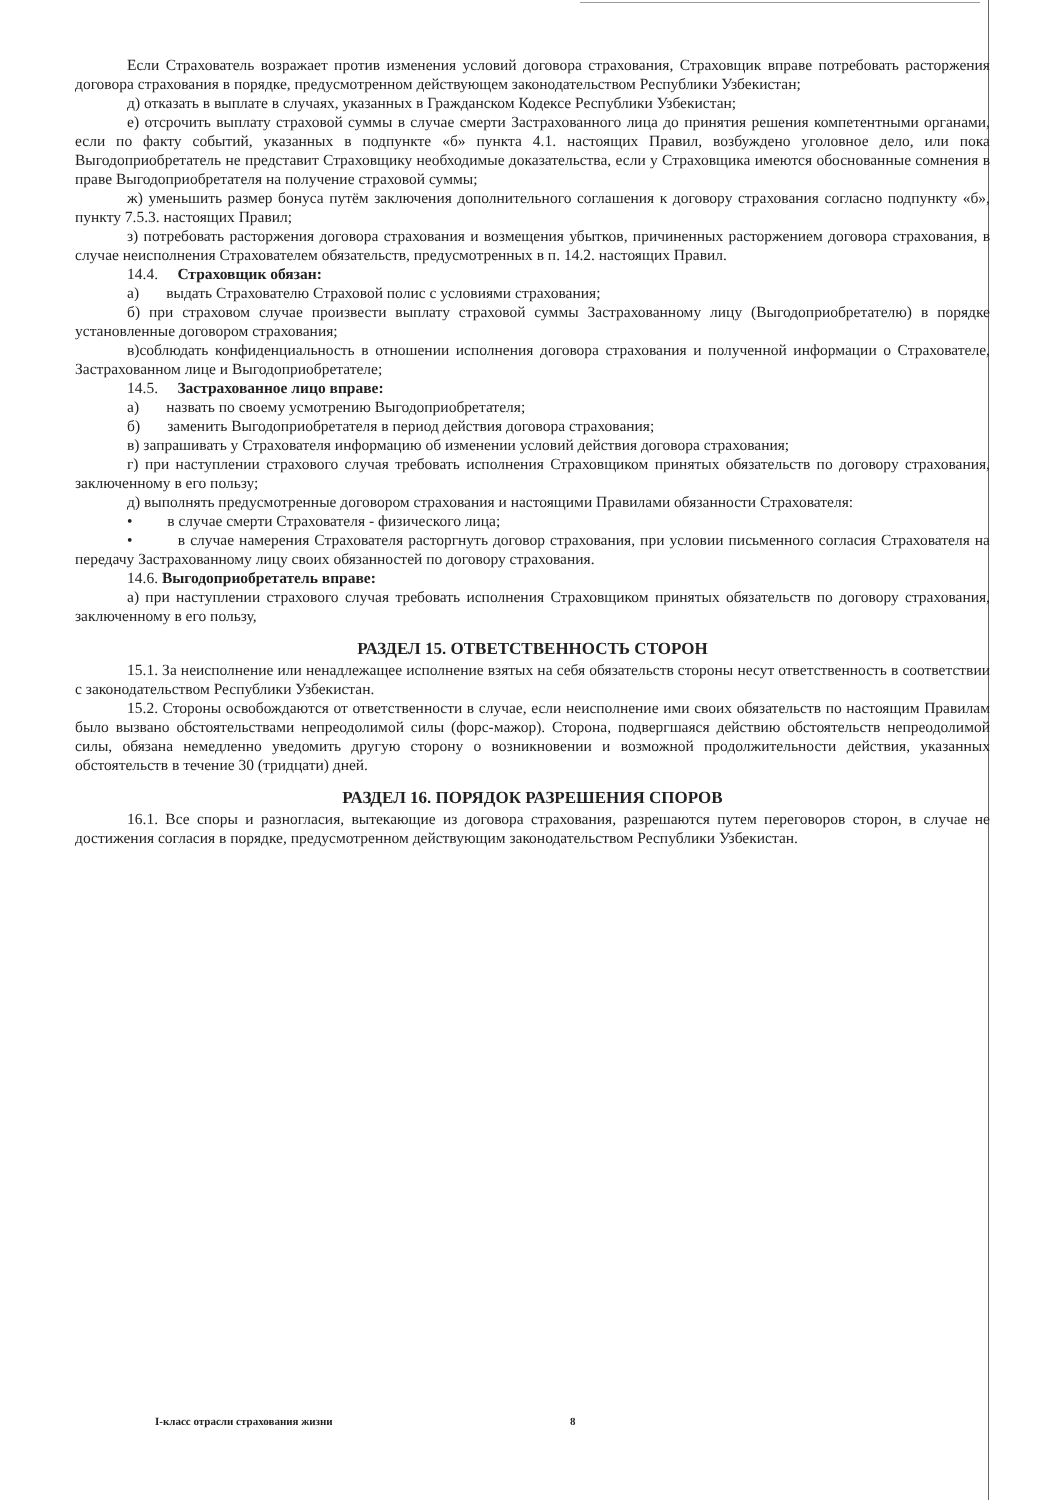Если Страхователь возражает против изменения условий договора страхования, Страховщик вправе потребовать расторжения договора страхования в порядке, предусмотренном действующем законодательством Республики Узбекистан;
д) отказать в выплате в случаях, указанных в Гражданском Кодексе Республики Узбекистан;
е) отсрочить выплату страховой суммы в случае смерти Застрахованного лица до принятия решения компетентными органами, если по факту событий, указанных в подпункте «б» пункта 4.1. настоящих Правил, возбуждено уголовное дело, или пока Выгодоприобретатель не представит Страховщику необходимые доказательства, если у Страховщика имеются обоснованные сомнения в праве Выгодоприобретателя на получение страховой суммы;
ж) уменьшить размер бонуса путём заключения дополнительного соглашения к договору страхования согласно подпункту «б», пункту 7.5.3. настоящих Правил;
з) потребовать расторжения договора страхования и возмещения убытков, причиненных расторжением договора страхования, в случае неисполнения Страхователем обязательств, предусмотренных в п. 14.2. настоящих Правил.
14.4. Страховщик обязан:
а) выдать Страхователю Страховой полис с условиями страхования;
б) при страховом случае произвести выплату страховой суммы Застрахованному лицу (Выгодоприобретателю) в порядке установленные договором страхования;
в)соблюдать конфиденциальность в отношении исполнения договора страхования и полученной информации о Страхователе, Застрахованном лице и Выгодоприобретателе;
14.5. Застрахованное лицо вправе:
а) назвать по своему усмотрению Выгодоприобретателя;
б) заменить Выгодоприобретателя в период действия договора страхования;
в) запрашивать у Страхователя информацию об изменении условий действия договора страхования;
г) при наступлении страхового случая требовать исполнения Страховщиком принятых обязательств по договору страхования, заключенному в его пользу;
д) выполнять предусмотренные договором страхования и настоящими Правилами обязанности Страхователя:
• в случае смерти Страхователя - физического лица;
• в случае намерения Страхователя расторгнуть договор страхования, при условии письменного согласия Страхователя на передачу Застрахованному лицу своих обязанностей по договору страхования.
14.6. Выгодоприобретатель вправе:
а) при наступлении страхового случая требовать исполнения Страховщиком принятых обязательств по договору страхования, заключенному в его пользу,
РАЗДЕЛ 15. ОТВЕТСТВЕННОСТЬ СТОРОН
15.1. За неисполнение или ненадлежащее исполнение взятых на себя обязательств стороны несут ответственность в соответствии с законодательством Республики Узбекистан.
15.2. Стороны освобождаются от ответственности в случае, если неисполнение ими своих обязательств по настоящим Правилам было вызвано обстоятельствами непреодолимой силы (форс-мажор). Сторона, подвергшаяся действию обстоятельств непреодолимой силы, обязана немедленно уведомить другую сторону о возникновении и возможной продолжительности действия, указанных обстоятельств в течение 30 (тридцати) дней.
РАЗДЕЛ 16. ПОРЯДОК РАЗРЕШЕНИЯ СПОРОВ
16.1. Все споры и разногласия, вытекающие из договора страхования, разрешаются путем переговоров сторон, в случае не достижения согласия в порядке, предусмотренном действующим законодательством Республики Узбекистан.
I-класс отрасли страхования жизни
8